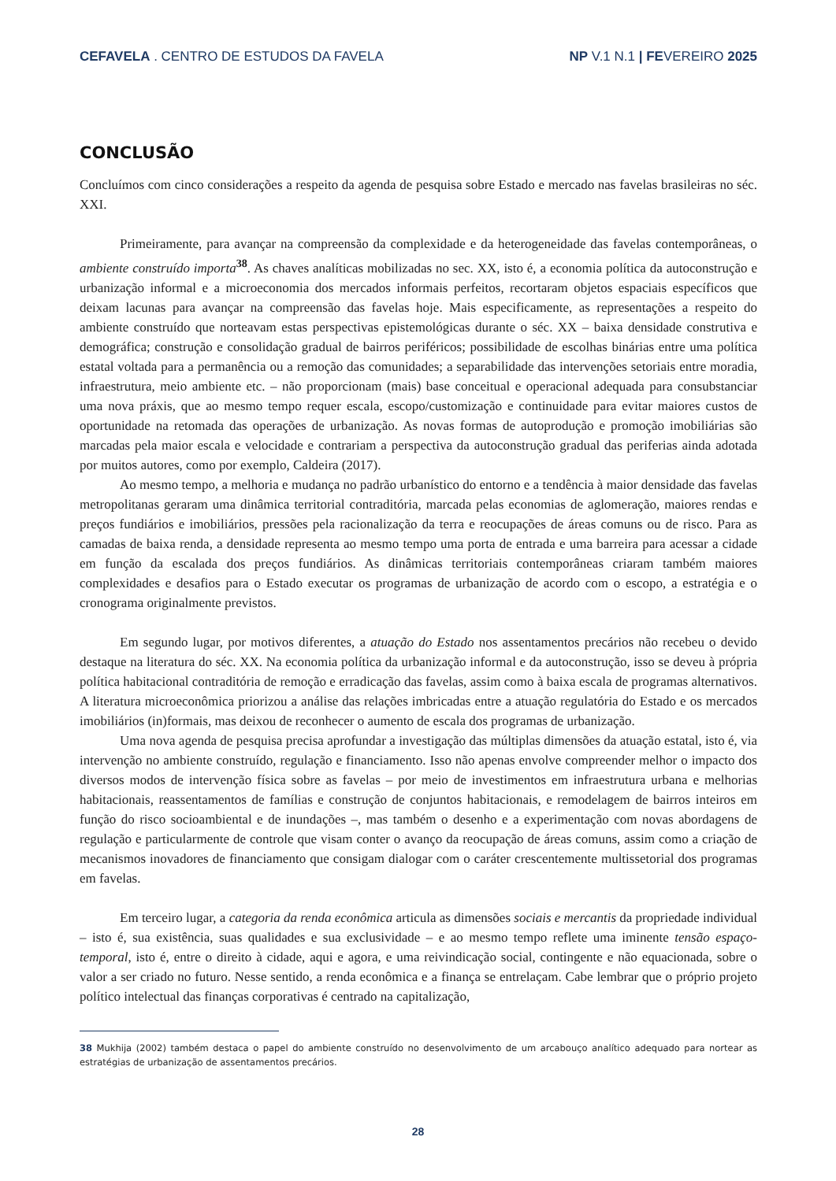CEFAVELA . CENTRO DE ESTUDOS DA FAVELA
NP V.1 N.1 | FEVEREIRO 2025
CONCLUSÃO
Concluímos com cinco considerações a respeito da agenda de pesquisa sobre Estado e mercado nas favelas brasileiras no séc. XXI.
Primeiramente, para avançar na compreensão da complexidade e da heterogeneidade das favelas contemporâneas, o ambiente construído importa<sup>38</sup>. As chaves analíticas mobilizadas no sec. XX, isto é, a economia política da autoconstrução e urbanização informal e a microeconomia dos mercados informais perfeitos, recortaram objetos espaciais específicos que deixam lacunas para avançar na compreensão das favelas hoje. Mais especificamente, as representações a respeito do ambiente construído que norteavam estas perspectivas epistemológicas durante o séc. XX – baixa densidade construtiva e demográfica; construção e consolidação gradual de bairros periféricos; possibilidade de escolhas binárias entre uma política estatal voltada para a permanência ou a remoção das comunidades; a separabilidade das intervenções setoriais entre moradia, infraestrutura, meio ambiente etc. – não proporcionam (mais) base conceitual e operacional adequada para consubstanciar uma nova práxis, que ao mesmo tempo requer escala, escopo/customização e continuidade para evitar maiores custos de oportunidade na retomada das operações de urbanização. As novas formas de autoprodução e promoção imobiliárias são marcadas pela maior escala e velocidade e contrariam a perspectiva da autoconstrução gradual das periferias ainda adotada por muitos autores, como por exemplo, Caldeira (2017).
Ao mesmo tempo, a melhoria e mudança no padrão urbanístico do entorno e a tendência à maior densidade das favelas metropolitanas geraram uma dinâmica territorial contraditória, marcada pelas economias de aglomeração, maiores rendas e preços fundiários e imobiliários, pressões pela racionalização da terra e reocupações de áreas comuns ou de risco. Para as camadas de baixa renda, a densidade representa ao mesmo tempo uma porta de entrada e uma barreira para acessar a cidade em função da escalada dos preços fundiários. As dinâmicas territoriais contemporâneas criaram também maiores complexidades e desafios para o Estado executar os programas de urbanização de acordo com o escopo, a estratégia e o cronograma originalmente previstos.
Em segundo lugar, por motivos diferentes, a atuação do Estado nos assentamentos precários não recebeu o devido destaque na literatura do séc. XX. Na economia política da urbanização informal e da autoconstrução, isso se deveu à própria política habitacional contraditória de remoção e erradicação das favelas, assim como à baixa escala de programas alternativos. A literatura microeconômica priorizou a análise das relações imbricadas entre a atuação regulatória do Estado e os mercados imobiliários (in)formais, mas deixou de reconhecer o aumento de escala dos programas de urbanização.
Uma nova agenda de pesquisa precisa aprofundar a investigação das múltiplas dimensões da atuação estatal, isto é, via intervenção no ambiente construído, regulação e financiamento. Isso não apenas envolve compreender melhor o impacto dos diversos modos de intervenção física sobre as favelas – por meio de investimentos em infraestrutura urbana e melhorias habitacionais, reassentamentos de famílias e construção de conjuntos habitacionais, e remodelagem de bairros inteiros em função do risco socioambiental e de inundações –, mas também o desenho e a experimentação com novas abordagens de regulação e particularmente de controle que visam conter o avanço da reocupação de áreas comuns, assim como a criação de mecanismos inovadores de financiamento que consigam dialogar com o caráter crescentemente multissetorial dos programas em favelas.
Em terceiro lugar, a categoria da renda econômica articula as dimensões sociais e mercantis da propriedade individual – isto é, sua existência, suas qualidades e sua exclusividade – e ao mesmo tempo reflete uma iminente tensão espaço-temporal, isto é, entre o direito à cidade, aqui e agora, e uma reivindicação social, contingente e não equacionada, sobre o valor a ser criado no futuro. Nesse sentido, a renda econômica e a finança se entrelaçam. Cabe lembrar que o próprio projeto político intelectual das finanças corporativas é centrado na capitalização,
38 Mukhija (2002) também destaca o papel do ambiente construído no desenvolvimento de um arcabouço analítico adequado para nortear as estratégias de urbanização de assentamentos precários.
28